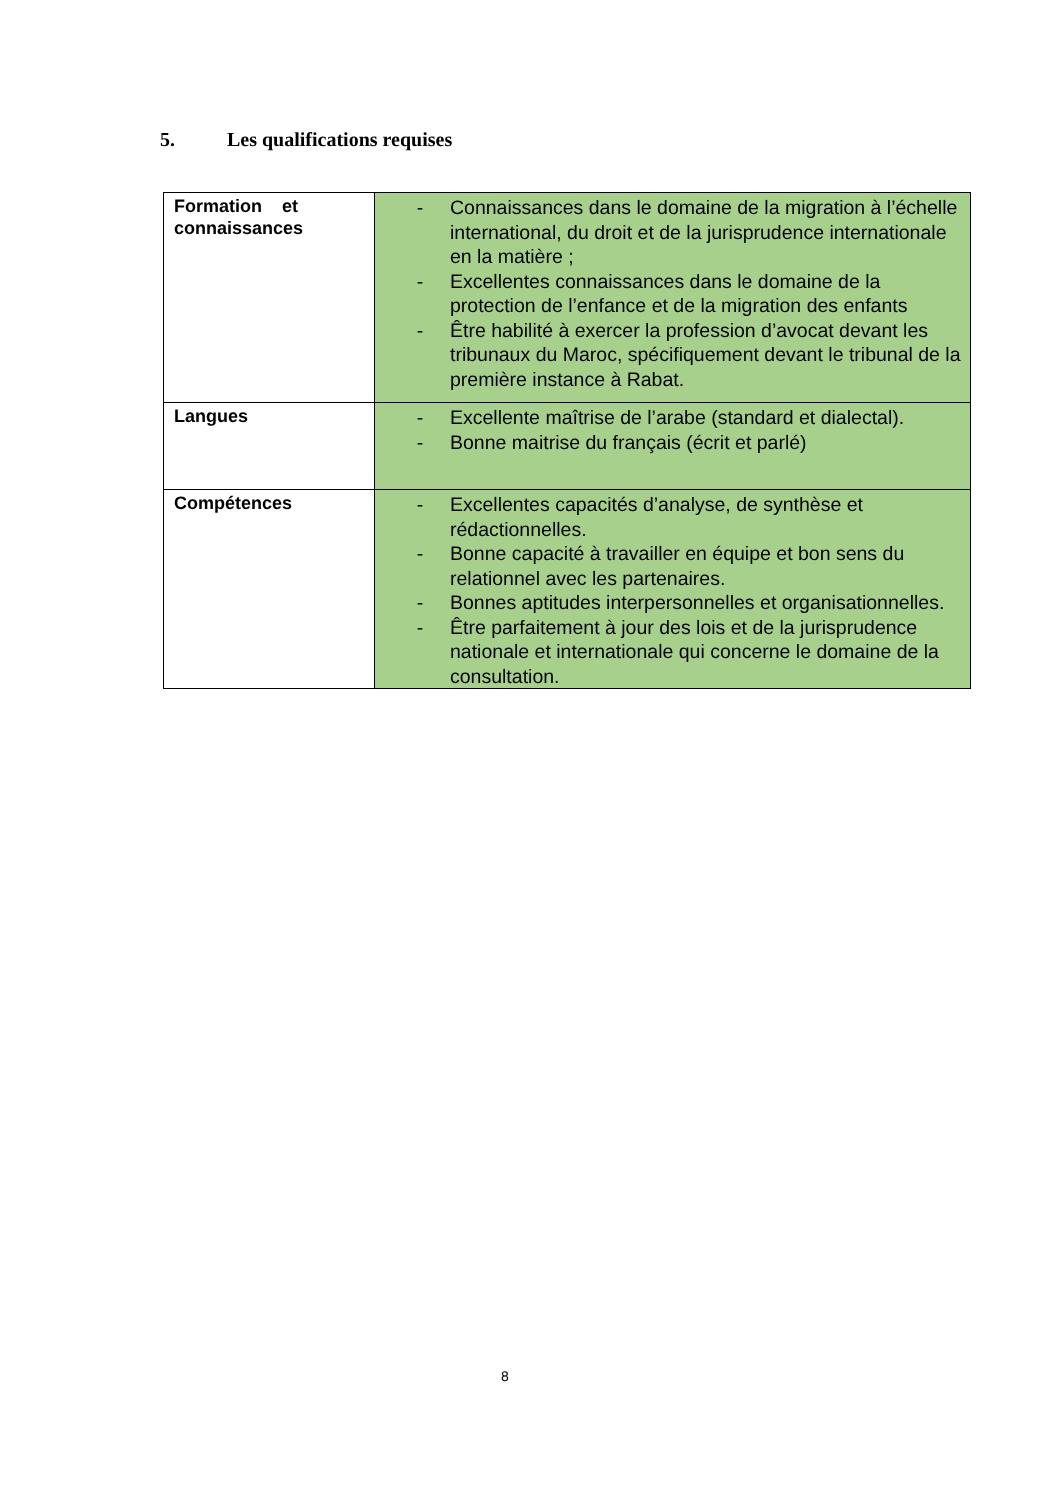5. Les qualifications requises
| Formation et connaissances | - Connaissances dans le domaine de la migration à l’échelle international, du droit et de la jurisprudence internationale en la matière ; - Excellentes connaissances dans le domaine de la protection de l’enfance et de la migration des enfants - Être habilité à exercer la profession d’avocat devant les tribunaux du Maroc, spécifiquement devant le tribunal de la première instance à Rabat. |
| Langues | - Excellente maîtrise de l’arabe (standard et dialectal). - Bonne maitrise du français (écrit et parlé) |
| Compétences | - Excellentes capacités d’analyse, de synthèse et rédactionnelles. - Bonne capacité à travailler en équipe et bon sens du relationnel avec les partenaires. - Bonnes aptitudes interpersonnelles et organisationnelles. - Être parfaitement à jour des lois et de la jurisprudence nationale et internationale qui concerne le domaine de la consultation. |
8